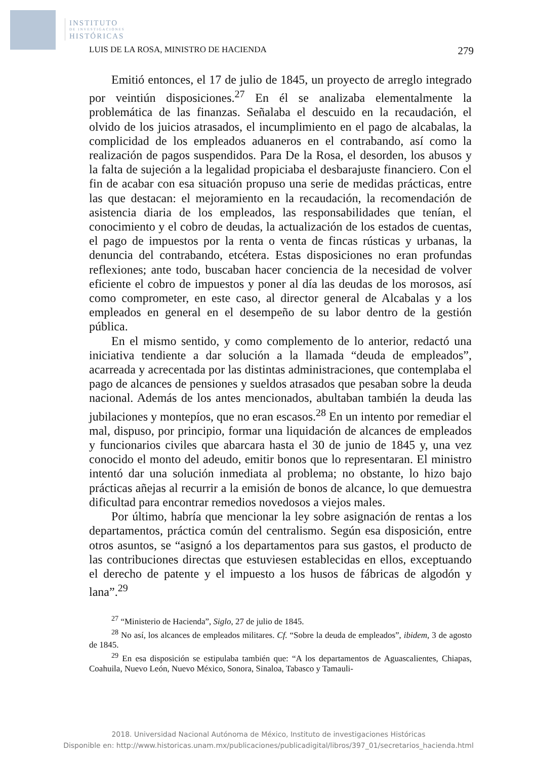INSTITUTO
DE INVESTIGACIONES
HISTÓRICAS
LUIS DE LA ROSA, MINISTRO DE HACIENDA 279
Emitió entonces, el 17 de julio de 1845, un proyecto de arreglo integrado por veintiún disposiciones.<sup>27</sup> En él se analizaba elementalmente la problemática de las finanzas. Señalaba el descuido en la recaudación, el olvido de los juicios atrasados, el incumplimiento en el pago de alcabalas, la complicidad de los empleados aduaneros en el contrabando, así como la realización de pagos suspendidos. Para De la Rosa, el desorden, los abusos y la falta de sujeción a la legalidad propiciaba el desbarajuste financiero. Con el fin de acabar con esa situación propuso una serie de medidas prácticas, entre las que destacan: el mejoramiento en la recaudación, la recomendación de asistencia diaria de los empleados, las responsabilidades que tenían, el conocimiento y el cobro de deudas, la actualización de los estados de cuentas, el pago de impuestos por la renta o venta de fincas rústicas y urbanas, la denuncia del contrabando, etcétera. Estas disposiciones no eran profundas reflexiones; ante todo, buscaban hacer conciencia de la necesidad de volver eficiente el cobro de impuestos y poner al día las deudas de los morosos, así como comprometer, en este caso, al director general de Alcabalas y a los empleados en general en el desempeño de su labor dentro de la gestión pública.
En el mismo sentido, y como complemento de lo anterior, redactó una iniciativa tendiente a dar solución a la llamada “deuda de empleados”, acarreada y acrecentada por las distintas administraciones, que contemplaba el pago de alcances de pensiones y sueldos atrasados que pesaban sobre la deuda nacional. Además de los antes mencionados, abultaban también la deuda las jubilaciones y montepíos, que no eran escasos.<sup>28</sup> En un intento por remediar el mal, dispuso, por principio, formar una liquidación de alcances de empleados y funcionarios civiles que abarcara hasta el 30 de junio de 1845 y, una vez conocido el monto del adeudo, emitir bonos que lo representaran. El ministro intentó dar una solución inmediata al problema; no obstante, lo hizo bajo prácticas añejas al recurrir a la emisión de bonos de alcance, lo que demuestra dificultad para encontrar remedios novedosos a viejos males.
Por último, habría que mencionar la ley sobre asignación de rentas a los departamentos, práctica común del centralismo. Según esa disposición, entre otros asuntos, se “asignó a los departamentos para sus gastos, el producto de las contribuciones directas que estuviesen establecidas en ellos, exceptuando el derecho de patente y el impuesto a los husos de fábricas de algodón y lana”.<sup>29</sup>
<sup>27</sup> “Ministerio de Hacienda”, Siglo, 27 de julio de 1845.
<sup>28</sup> No así, los alcances de empleados militares. Cf. “Sobre la deuda de empleados”, ibidem, 3 de agosto de 1845.
<sup>29</sup> En esa disposición se estipulaba también que: “A los departamentos de Aguascalientes, Chiapas, Coahuila, Nuevo León, Nuevo México, Sonora, Sinaloa, Tabasco y Tamauli-
2018. Universidad Nacional Autónoma de México, Instituto de investigaciones Históricas
Disponible en: http://www.historicas.unam.mx/publicaciones/publicadigital/libros/397_01/secretarios_hacienda.html